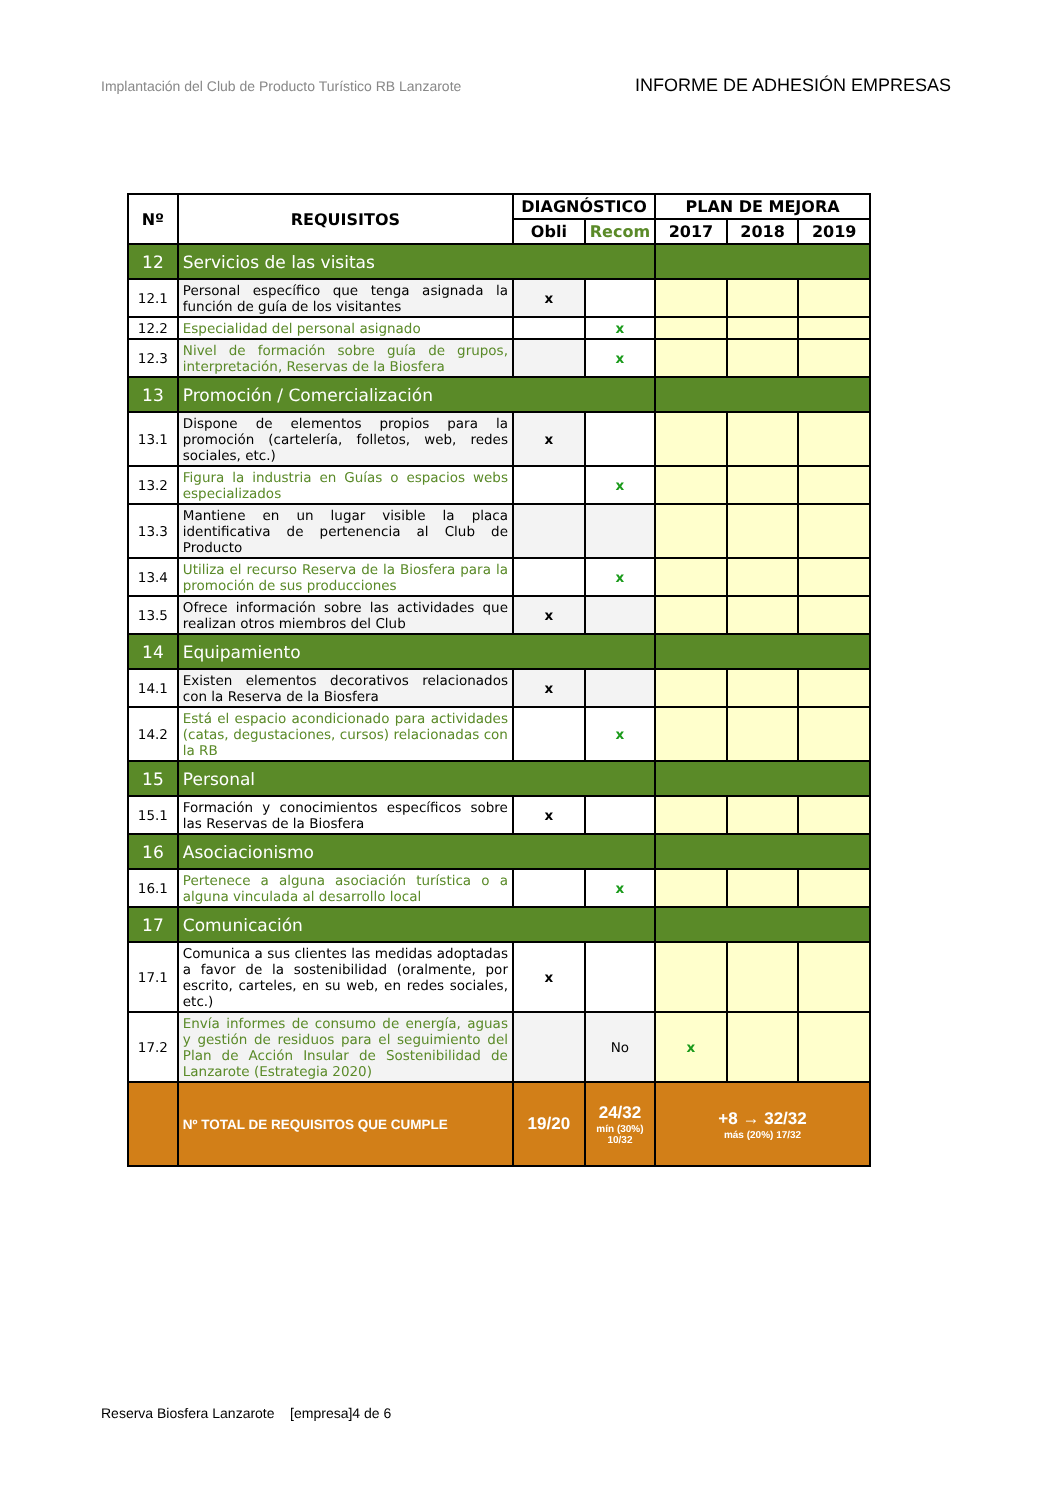Implantación del Club de Producto Turístico RB Lanzarote INFORME DE ADHESIÓN EMPRESAS
| Nº | REQUISITOS | DIAGNÓSTICO | | PLAN DE MEJORA | | |
| --- | --- | --- | --- | --- | --- | --- |
| | | Obli | Recom | 2017 | 2018 | 2019 |
| 12 | Servicios de las visitas | | | | | |
| 12.1 | Personal específico que tenga asignada la función de guía de los visitantes | x | | | | |
| 12.2 | Especialidad del personal asignado | | x | | | |
| 12.3 | Nivel de formación sobre guía de grupos, interpretación, Reservas de la Biosfera | | x | | | |
| 13 | Promoción / Comercialización | | | | | |
| 13.1 | Dispone de elementos propios para la promoción (cartelería, folletos, web, redes sociales, etc.) | x | | | | |
| 13.2 | Figura la industria en Guías o espacios webs especializados | | x | | | |
| 13.3 | Mantiene en un lugar visible la placa identificativa de pertenencia al Club de Producto | | | | | |
| 13.4 | Utiliza el recurso Reserva de la Biosfera para la promoción de sus producciones | | x | | | |
| 13.5 | Ofrece información sobre las actividades que realizan otros miembros del Club | x | | | | |
| 14 | Equipamiento | | | | | |
| 14.1 | Existen elementos decorativos relacionados con la Reserva de la Biosfera | x | | | | |
| 14.2 | Está el espacio acondicionado para actividades (catas, degustaciones, cursos) relacionadas con la RB | | x | | | |
| 15 | Personal | | | | | |
| 15.1 | Formación y conocimientos específicos sobre las Reservas de la Biosfera | x | | | | |
| 16 | Asociacionismo | | | | | |
| 16.1 | Pertenece a alguna asociación turística o a alguna vinculada al desarrollo local | | x | | | |
| 17 | Comunicación | | | | | |
| 17.1 | Comunica a sus clientes las medidas adoptadas a favor de la sostenibilidad (oralmente, por escrito, carteles, en su web, en redes sociales, etc.) | x | | | | |
| 17.2 | Envía informes de consumo de energía, aguas y gestión de residuos para el seguimiento del Plan de Acción Insular de Sostenibilidad de Lanzarote (Estrategia 2020) | | No | x | | |
| | Nº TOTAL DE REQUISITOS QUE CUMPLE | 19/20 | 24/32 mín (30%) 10/32 | +8 → 32/32 más (20%) 17/32 | | |
Reserva Biosfera Lanzarote [empresa]4 de 6